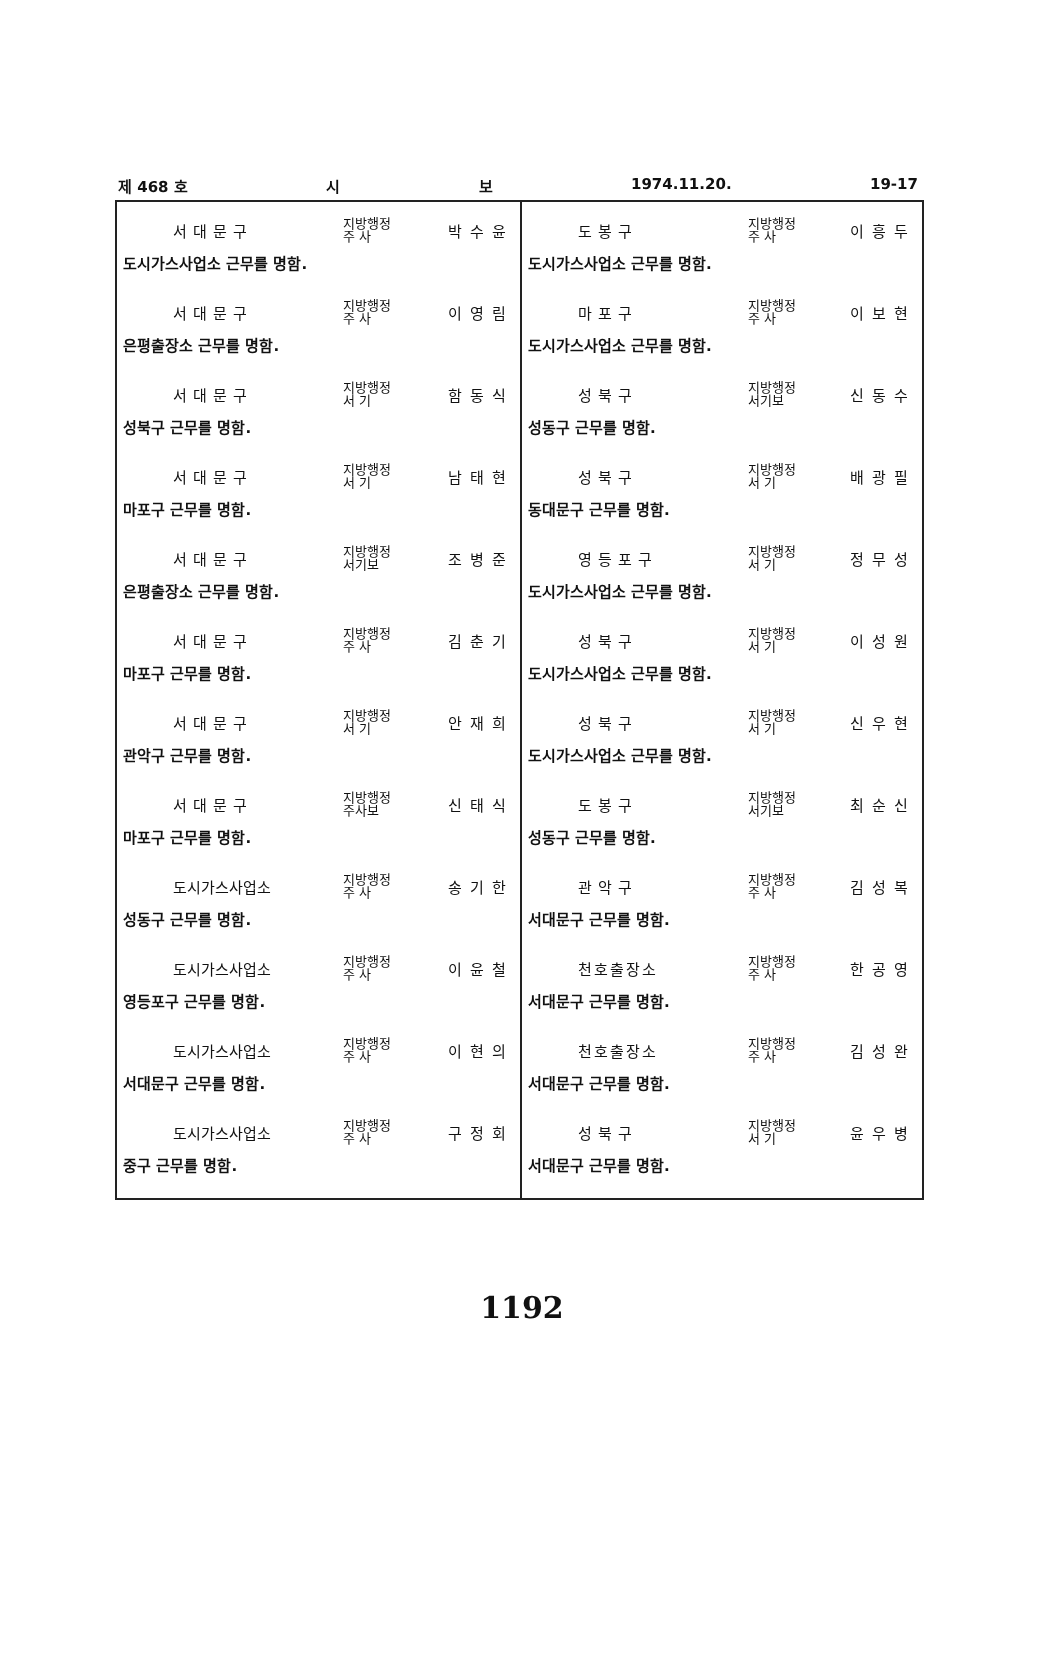제 468 호 시 보 1974.11.20. 19-17
서대문구 지방행정
주 사 박수윤
도시가스사업소 근무를 명함.
서대문구 지방행정
주 사 이영림
은평출장소 근무를 명함.
서대문구 지방행정
서 기 함동식
성북구 근무를 명함.
서대문구 지방행정
서 기 남태현
마포구 근무를 명함.
서대문구 지방행정
서기보 조병준
은평출장소 근무를 명함.
서대문구 지방행정
주 사 김춘기
마포구 근무를 명함.
서대문구 지방행정
서 기 안재희
관악구 근무를 명함.
서대문구 지방행정
주사보 신태식
마포구 근무를 명함.
도시가스사업소 지방행정
주 사 송기한
성동구 근무를 명함.
도시가스사업소 지방행정
주 사 이윤철
영등포구 근무를 명함.
도시가스사업소 지방행정
주 사 이현의
서대문구 근무를 명함.
도시가스사업소 지방행정
주 사 구정회
중구 근무를 명함.
도봉구 지방행정
주 사 이흥두
도시가스사업소 근무를 명함.
마포구 지방행정
주 사 이보현
도시가스사업소 근무를 명함.
성북구 지방행정
서기보 신동수
성동구 근무를 명함.
성북구 지방행정
서 기 배광필
동대문구 근무를 명함.
영등포구 지방행정
서 기 정무성
도시가스사업소 근무를 명함.
성북구 지방행정
서 기 이성원
도시가스사업소 근무를 명함.
성북구 지방행정
서 기 신우현
도시가스사업소 근무를 명함.
도봉구 지방행정
서기보 최순신
성동구 근무를 명함.
관악구 지방행정
주 사 김성복
서대문구 근무를 명함.
천호출장소 지방행정
주 사 한공영
서대문구 근무를 명함.
천호출장소 지방행정
주 사 김성완
서대문구 근무를 명함.
성북구 지방행정
서 기 윤우병
서대문구 근무를 명함.
1192